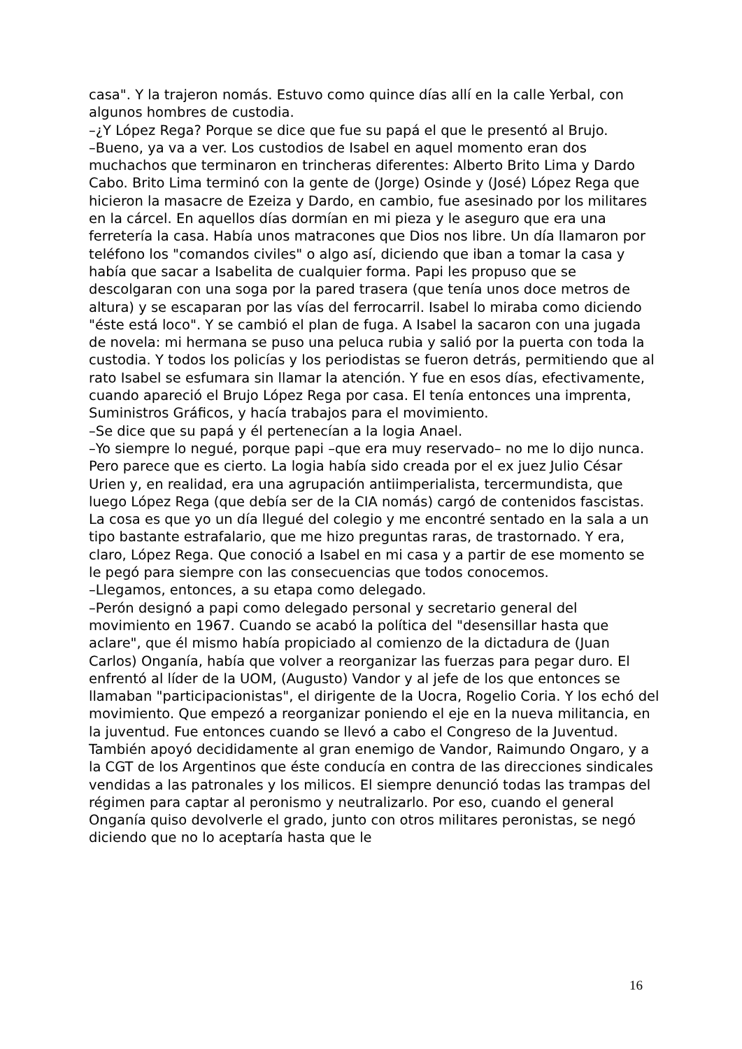casa". Y la trajeron nomás. Estuvo como quince días allí en la calle Yerbal, con algunos hombres de custodia.
–¿Y López Rega? Porque se dice que fue su papá el que le presentó al Brujo.
–Bueno, ya va a ver. Los custodios de Isabel en aquel momento eran dos muchachos que terminaron en trincheras diferentes: Alberto Brito Lima y Dardo Cabo. Brito Lima terminó con la gente de (Jorge) Osinde y (José) López Rega que hicieron la masacre de Ezeiza y Dardo, en cambio, fue asesinado por los militares en la cárcel. En aquellos días dormían en mi pieza y le aseguro que era una ferretería la casa. Había unos matracones que Dios nos libre. Un día llamaron por teléfono los "comandos civiles" o algo así, diciendo que iban a tomar la casa y había que sacar a Isabelita de cualquier forma. Papi les propuso que se descolgaran con una soga por la pared trasera (que tenía unos doce metros de altura) y se escaparan por las vías del ferrocarril. Isabel lo miraba como diciendo "éste está loco". Y se cambió el plan de fuga. A Isabel la sacaron con una jugada de novela: mi hermana se puso una peluca rubia y salió por la puerta con toda la custodia. Y todos los policías y los periodistas se fueron detrás, permitiendo que al rato Isabel se esfumara sin llamar la atención. Y fue en esos días, efectivamente, cuando apareció el Brujo López Rega por casa. El tenía entonces una imprenta, Suministros Gráficos, y hacía trabajos para el movimiento.
–Se dice que su papá y él pertenecían a la logia Anael.
–Yo siempre lo negué, porque papi –que era muy reservado– no me lo dijo nunca. Pero parece que es cierto. La logia había sido creada por el ex juez Julio César Urien y, en realidad, era una agrupación antiimperialista, tercermundista, que luego López Rega (que debía ser de la CIA nomás) cargó de contenidos fascistas. La cosa es que yo un día llegué del colegio y me encontré sentado en la sala a un tipo bastante estrafalario, que me hizo preguntas raras, de trastornado. Y era, claro, López Rega. Que conoció a Isabel en mi casa y a partir de ese momento se le pegó para siempre con las consecuencias que todos conocemos.
–Llegamos, entonces, a su etapa como delegado.
–Perón designó a papi como delegado personal y secretario general del movimiento en 1967. Cuando se acabó la política del "desensillar hasta que aclare", que él mismo había propiciado al comienzo de la dictadura de (Juan Carlos) Onganía, había que volver a reorganizar las fuerzas para pegar duro. El enfrentó al líder de la UOM, (Augusto) Vandor y al jefe de los que entonces se llamaban "participacionistas", el dirigente de la Uocra, Rogelio Coria. Y los echó del movimiento. Que empezó a reorganizar poniendo el eje en la nueva militancia, en la juventud. Fue entonces cuando se llevó a cabo el Congreso de la Juventud. También apoyó decididamente al gran enemigo de Vandor, Raimundo Ongaro, y a la CGT de los Argentinos que éste conducía en contra de las direcciones sindicales vendidas a las patronales y los milicos. El siempre denunció todas las trampas del régimen para captar al peronismo y neutralizarlo. Por eso, cuando el general Onganía quiso devolverle el grado, junto con otros militares peronistas, se negó diciendo que no lo aceptaría hasta que le
16